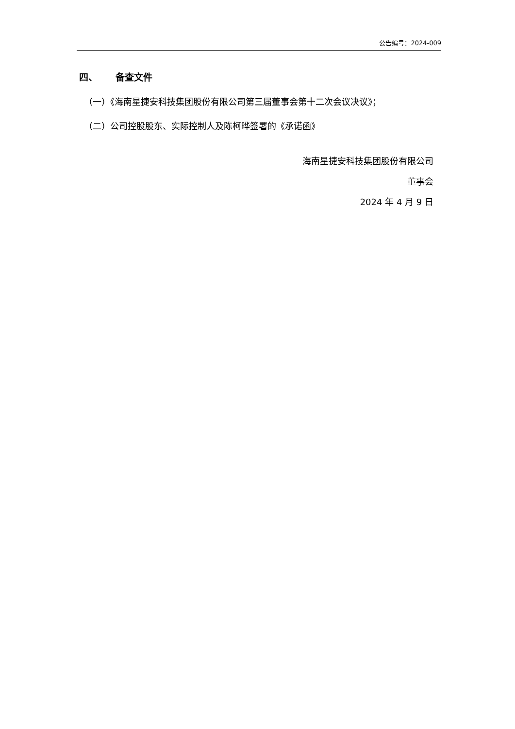公告编号：2024-009
四、 备查文件
（一）《海南星捷安科技集团股份有限公司第三届董事会第十二次会议决议》；
（二）公司控股股东、实际控制人及陈柯晔签署的《承诺函》
海南星捷安科技集团股份有限公司
董事会
2024 年 4 月 9 日